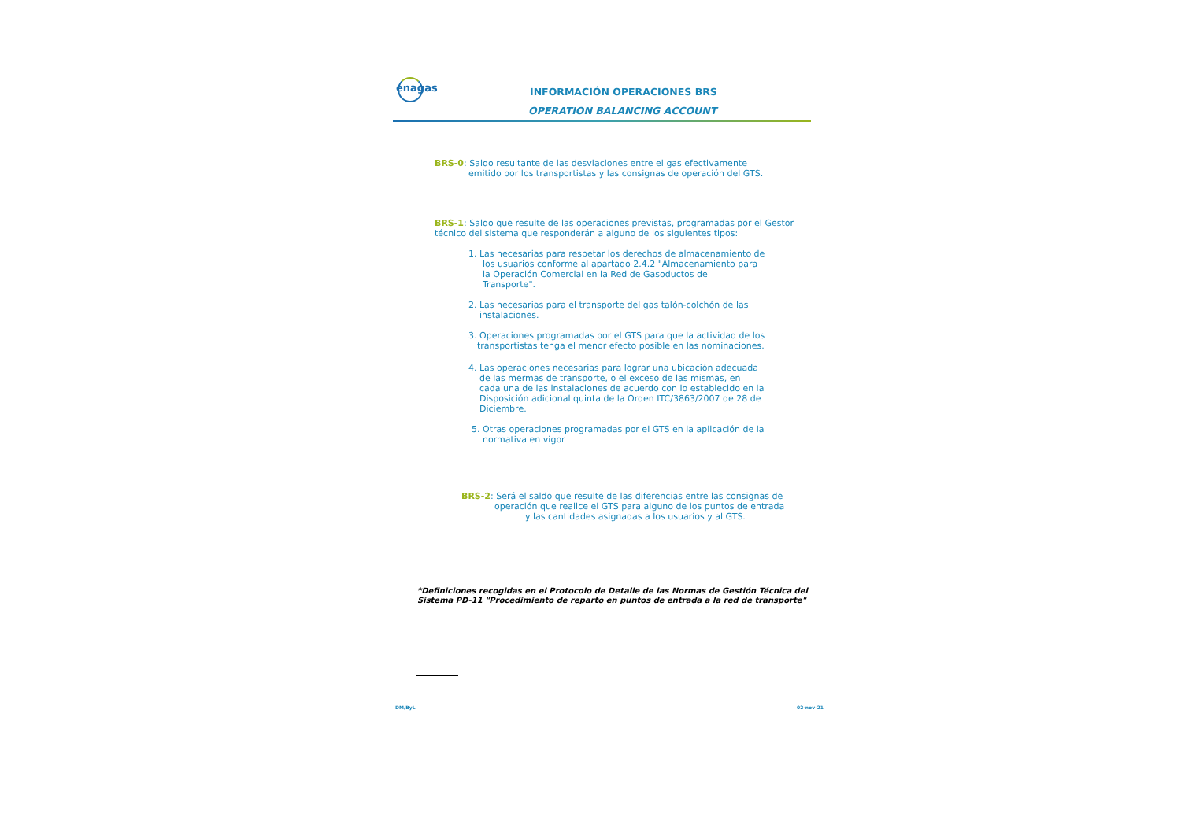enagas
INFORMACIÓN OPERACIONES BRS
OPERATION BALANCING ACCOUNT
BRS-0: Saldo resultante de las desviaciones entre el gas efectivamente
emitido por los transportistas y las consignas de operación del GTS.
BRS-1: Saldo que resulte de las operaciones previstas, programadas por el Gestor
técnico del sistema que responderán a alguno de los siguientes tipos:
1. Las necesarias para respetar los derechos de almacenamiento de
los usuarios conforme al apartado 2.4.2 "Almacenamiento para
la Operación Comercial en la Red de Gasoductos de
Transporte".
2. Las necesarias para el transporte del gas talón-colchón de las
instalaciones.
3. Operaciones programadas por el GTS para que la actividad de los
transportistas tenga el menor efecto posible en las nominaciones.
4. Las operaciones necesarias para lograr una ubicación adecuada
de las mermas de transporte, o el exceso de las mismas, en
cada una de las instalaciones de acuerdo con lo establecido en la
Disposición adicional quinta de la Orden ITC/3863/2007 de 28 de
Diciembre.
5. Otras operaciones programadas por el GTS en la aplicación de la
normativa en vigor
BRS-2: Será el saldo que resulte de las diferencias entre las consignas de
operación que realice el GTS para alguno de los puntos de entrada
y las cantidades asignadas a los usuarios y al GTS.
*Definiciones recogidas en el Protocolo de Detalle de las Normas de Gestión Técnica del
Sistema PD-11 "Procedimiento de reparto en puntos de entrada a la red de transporte"
DM/ByL 02-nov-21